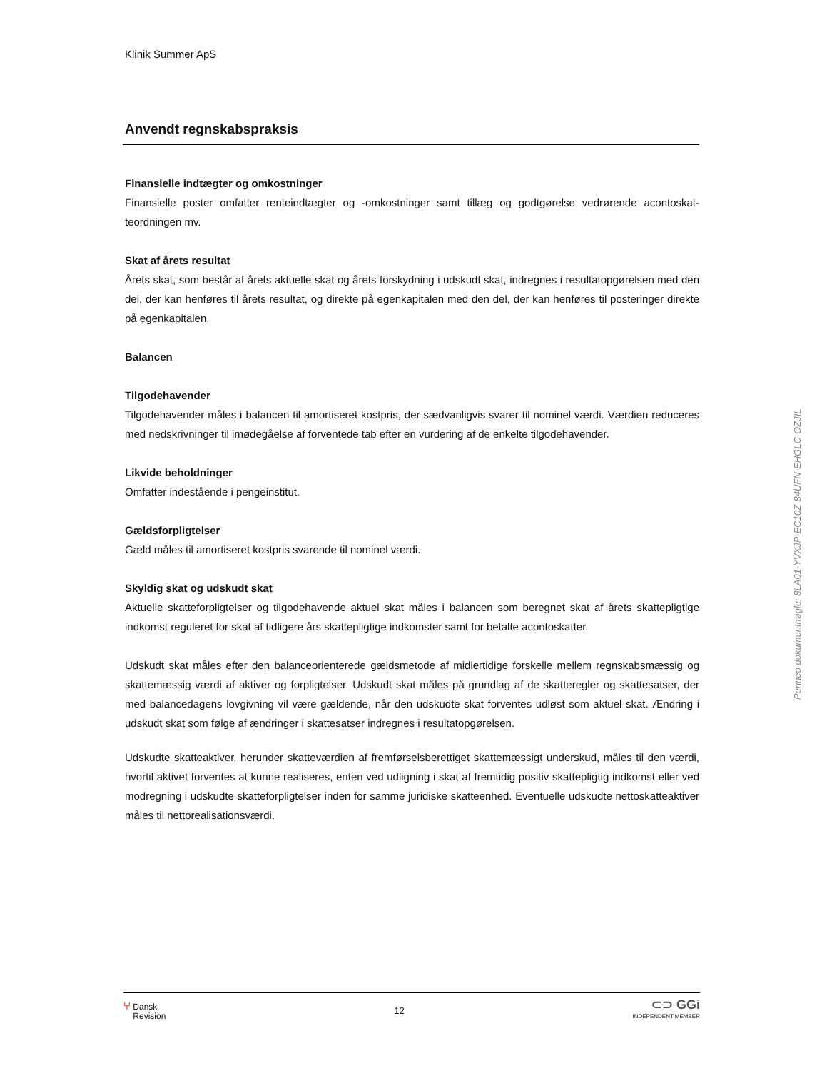Klinik Summer ApS
Anvendt regnskabspraksis
Finansielle indtægter og omkostninger
Finansielle poster omfatter renteindtægter og -omkostninger samt tillæg og godtgørelse vedrørende acontoskat­teordningen mv.
Skat af årets resultat
Årets skat, som består af årets aktuelle skat og årets forskydning i udskudt skat, indregnes i resultatopgørelsen med den del, der kan henføres til årets resultat, og direkte på egenkapitalen med den del, der kan henføres til posteringer direkte på egenkapitalen.
Balancen
Tilgodehavender
Tilgodehavender måles i balancen til amortiseret kostpris, der sædvanligvis svarer til nominel værdi. Værdien reduceres med nedskrivninger til imødegåelse af forventede tab efter en vurdering af de enkelte tilgodehaven­der.
Likvide beholdninger
Omfatter indestående i pengeinstitut.
Gældsforpligtelser
Gæld måles til amortiseret kostpris svarende til nominel værdi.
Skyldig skat og udskudt skat
Aktuelle skatteforpligtelser og tilgodehavende aktuel skat måles i balancen som beregnet skat af årets skatte­pligtige indkomst reguleret for skat af tidligere års skattepligtige indkomster samt for betalte acontoskatter.
Udskudt skat måles efter den balanceorienterede gældsmetode af midlertidige forskelle mellem regnskabsmæs­sig og skattemæssig værdi af aktiver og forpligtelser. Udskudt skat måles på grundlag af de skatteregler og skat­tesatser, der med balancedagens lovgivning vil være gældende, når den udskudte skat forventes udløst som ak­tuel skat. Ændring i udskudt skat som følge af ændringer i skattesatser indregnes i resultatopgørelsen.
Udskudte skatteaktiver, herunder skatteværdien af fremførselsberettiget skattemæssigt underskud, måles til den værdi, hvortil aktivet forventes at kunne realiseres, enten ved udligning i skat af fremtidig positiv skattepligtig indkomst eller ved modregning i udskudte skatteforpligtelser inden for samme juridiske skatteenhed. Eventuelle udskudte nettoskatteaktiver måles til nettorealisationsværdi.
Penneo dokumentnøgle: 8LA01-YVXJP-EC10Z-84UFN-EHGLC-OZJIL
⑂ Dansk
Revision
12
⊂⊃ GGi
INDEPENDENT MEMBER